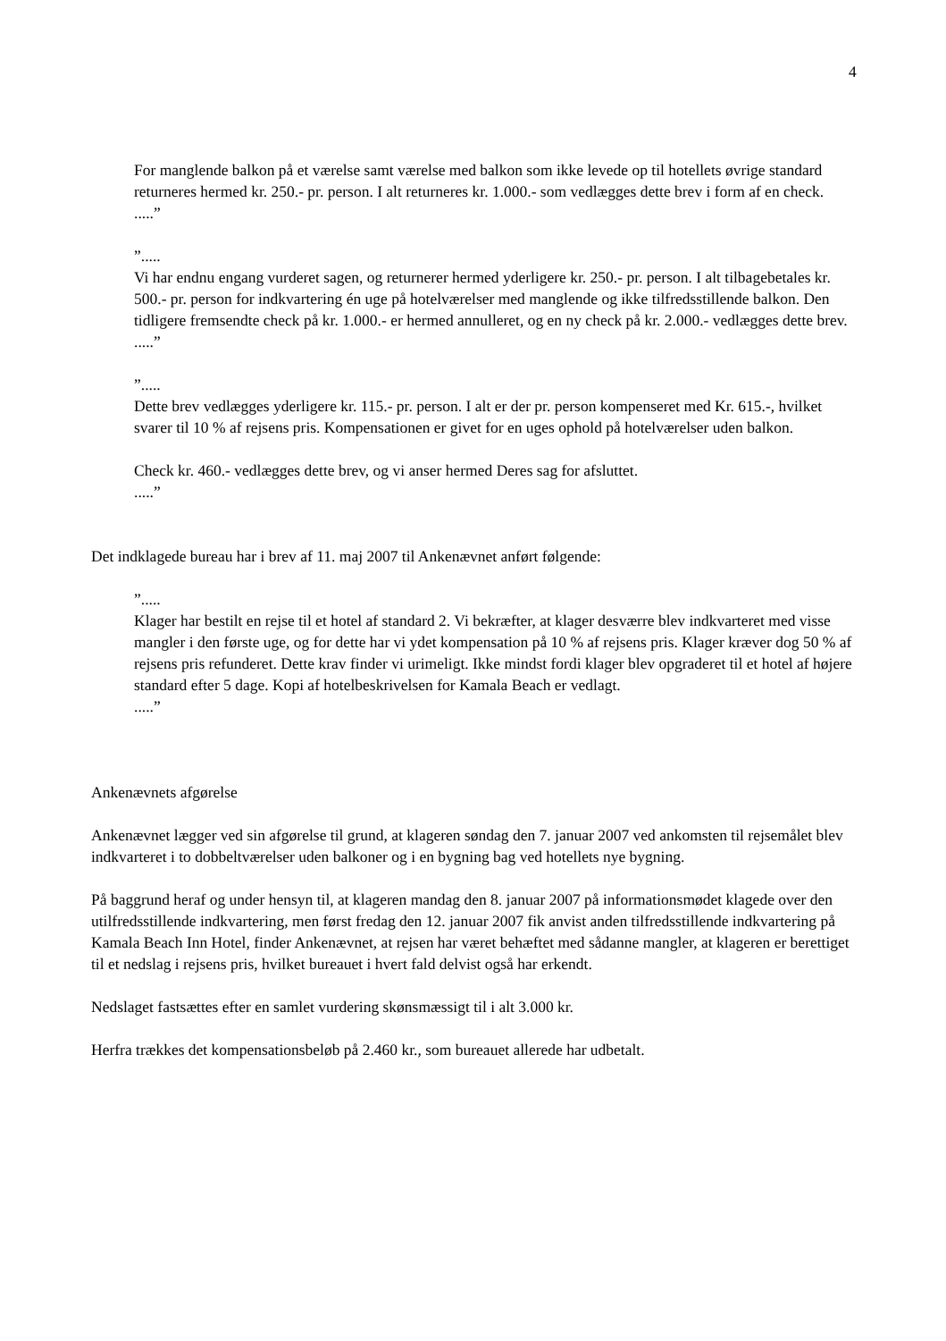4
For manglende balkon på et værelse samt værelse med balkon som ikke levede op til hotellets øvrige standard returneres hermed kr. 250.- pr. person. I alt returneres kr. 1.000.- som vedlægges dette brev i form af en check.
.....”
”.....
Vi har endnu engang vurderet sagen, og returnerer hermed yderligere kr. 250.- pr. person. I alt tilbagebetales kr. 500.- pr. person for indkvartering én uge på hotelværelser med manglende og ikke tilfredsstillende balkon. Den tidligere fremsendte check på kr. 1.000.- er hermed annulleret, og en ny check på kr. 2.000.- vedlægges dette brev.
.....”
”.....
Dette brev vedlægges yderligere kr. 115.- pr. person. I alt er der pr. person kompenseret med Kr. 615.-, hvilket svarer til 10 % af rejsens pris. Kompensationen er givet for en uges ophold på hotelværelser uden balkon.
Check kr. 460.- vedlægges dette brev, og vi anser hermed Deres sag for afsluttet.
.....”
Det indklagede bureau har i brev af 11. maj 2007 til Ankenævnet anført følgende:
”.....
Klager har bestilt en rejse til et hotel af standard 2. Vi bekræfter, at klager desværre blev indkvarteret med visse mangler i den første uge, og for dette har vi ydet kompensation på 10 % af rejsens pris. Klager kræver dog 50 % af rejsens pris refunderet. Dette krav finder vi urimeligt. Ikke mindst fordi klager blev opgraderet til et hotel af højere standard efter 5 dage. Kopi af hotelbeskrivelsen for Kamala Beach er vedlagt.
.....”
Ankenævnets afgørelse
Ankenævnet lægger ved sin afgørelse til grund, at klageren søndag den 7. januar 2007 ved ankomsten til rejsemålet blev indkvarteret i to dobbeltværelser uden balkoner og i en bygning bag ved hotellets nye bygning.
På baggrund heraf og under hensyn til, at klageren mandag den 8. januar 2007 på informationsmødet klagede over den utilfredsstillende indkvartering, men først fredag den 12. januar 2007 fik anvist anden tilfredsstillende indkvartering på Kamala Beach Inn Hotel, finder Ankenævnet, at rejsen har været behæftet med sådanne mangler, at klageren er berettiget til et nedslag i rejsens pris, hvilket bureauet i hvert fald delvist også har erkendt.
Nedslaget fastsættes efter en samlet vurdering skønsmæssigt til i alt 3.000 kr.
Herfra trækkes det kompensationsbeløb på 2.460 kr., som bureauet allerede har udbetalt.